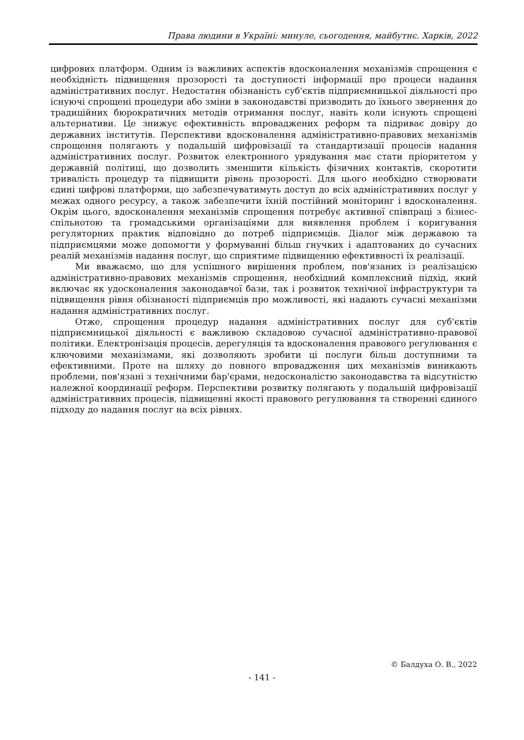Права людини в Україні: минуле, сьогодення, майбутнє. Харків, 2022
цифрових платформ. Одним із важливих аспектів вдосконалення механізмів спрощення є необхідність підвищення прозорості та доступності інформації про процеси надання адміністративних послуг. Недостатня обізнаність суб'єктів підприємницької діяльності про існуючі спрощені процедури або зміни в законодавстві призводить до їхнього звернення до традиційних бюрократичних методів отримання послуг, навіть коли існують спрощені альтернативи. Це знижує ефективність впроваджених реформ та підриває довіру до державних інститутів. Перспективи вдосконалення адміністративно-правових механізмів спрощення полягають у подальшій цифровізації та стандартизації процесів надання адміністративних послуг. Розвиток електронного урядування має стати пріоритетом у державній політиці, що дозволить зменшити кількість фізичних контактів, скоротити тривалість процедур та підвищити рівень прозорості. Для цього необхідно створювати єдині цифрові платформи, що забезпечуватимуть доступ до всіх адміністративних послуг у межах одного ресурсу, а також забезпечити їхній постійний моніторинг і вдосконалення. Окрім цього, вдосконалення механізмів спрощення потребує активної співпраці з бізнес-спільнотою та громадськими організаціями для виявлення проблем і коригування регуляторних практик відповідно до потреб підприємців. Діалог між державою та підприємцями може допомогти у формуванні більш гнучких і адаптованих до сучасних реалій механізмів надання послуг, що сприятиме підвищенню ефективності їх реалізації.
Ми вважаємо, що для успішного вирішення проблем, пов'язаних із реалізацією адміністративно-правових механізмів спрощення, необхідний комплексний підхід, який включає як удосконалення законодавчої бази, так і розвиток технічної інфраструктури та підвищення рівня обізнаності підприємців про можливості, які надають сучасні механізми надання адміністративних послуг.
Отже, спрощення процедур надання адміністративних послуг для суб'єктів підприємницької діяльності є важливою складовою сучасної адміністративно-правової політики. Електронізація процесів, дерегуляція та вдосконалення правового регулювання є ключовими механізмами, які дозволяють зробити ці послуги більш доступними та ефективними. Проте на шляху до повного впровадження цих механізмів виникають проблеми, пов'язані з технічними бар'єрами, недосконалістю законодавства та відсутністю належної координації реформ. Перспективи розвитку полягають у подальшій цифровізації адміністративних процесів, підвищенні якості правового регулювання та створенні єдиного підходу до надання послуг на всіх рівнях.
© Балдуха О. В., 2022
- 141 -